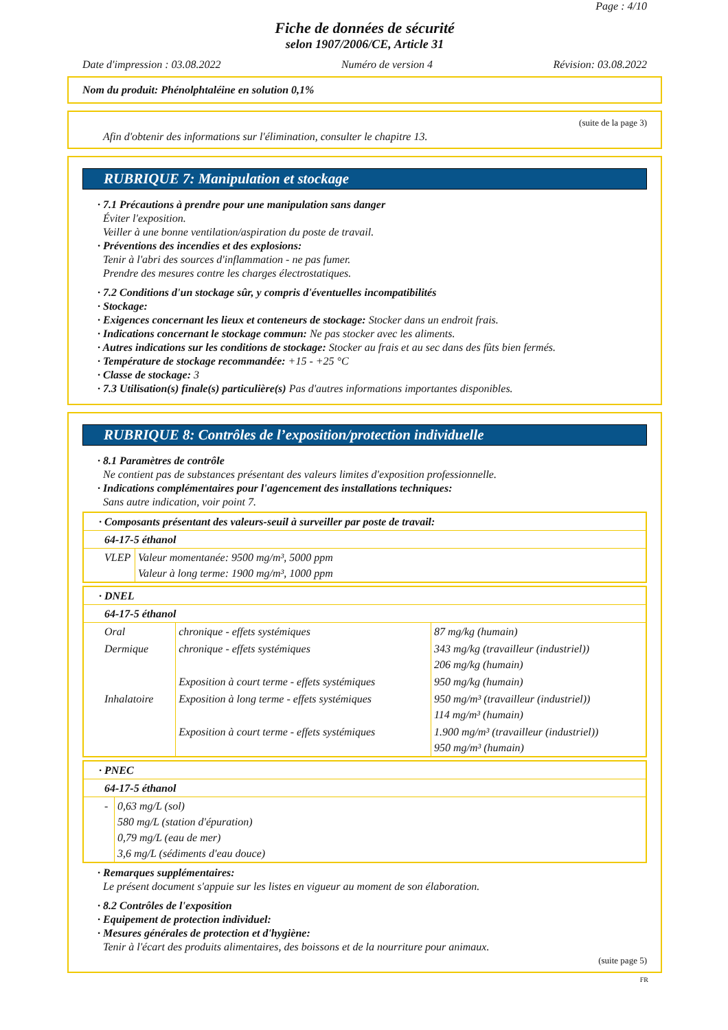Page : 4/10
Fiche de données de sécurité
selon 1907/2006/CE, Article 31
Date d'impression : 03.08.2022 Numéro de version 4 Révision: 03.08.2022
Nom du produit: Phénolphtaléine en solution 0,1%
(suite de la page 3)
Afin d'obtenir des informations sur l'élimination, consulter le chapitre 13.
RUBRIQUE 7: Manipulation et stockage
· 7.1 Précautions à prendre pour une manipulation sans danger
Éviter l'exposition.
Veiller à une bonne ventilation/aspiration du poste de travail.
· Préventions des incendies et des explosions:
Tenir à l'abri des sources d'inflammation - ne pas fumer.
Prendre des mesures contre les charges électrostatiques.
· 7.2 Conditions d'un stockage sûr, y compris d'éventuelles incompatibilités
· Stockage:
· Exigences concernant les lieux et conteneurs de stockage: Stocker dans un endroit frais.
· Indications concernant le stockage commun: Ne pas stocker avec les aliments.
· Autres indications sur les conditions de stockage: Stocker au frais et au sec dans des fûts bien fermés.
· Température de stockage recommandée: +15 - +25 °C
· Classe de stockage: 3
· 7.3 Utilisation(s) finale(s) particulière(s) Pas d'autres informations importantes disponibles.
RUBRIQUE 8: Contrôles de l’exposition/protection individuelle
· 8.1 Paramètres de contrôle
Ne contient pas de substances présentant des valeurs limites d'exposition professionnelle.
· Indications complémentaires pour l'agencement des installations techniques:
Sans autre indication, voir point 7.
| · Composants présentant des valeurs-seuil à surveiller par poste de travail: | |
| 64-17-5 éthanol | |
| VLEP | Valeur momentanée: 9500 mg/m³, 5000 ppm Valeur à long terme: 1900 mg/m³, 1000 ppm |
| · DNEL | | |
| 64-17-5 éthanol | | |
| Oral | chronique - effets systémiques | 87 mg/kg (humain) |
| Dermique | chronique - effets systémiques | 343 mg/kg (travailleur (industriel)) 206 mg/kg (humain) |
| | Exposition à court terme - effets systémiques | 950 mg/kg (humain) |
| Inhalatoire | Exposition à long terme - effets systémiques | 950 mg/m³ (travailleur (industriel)) 114 mg/m³ (humain) |
| | Exposition à court terme - effets systémiques | 1.900 mg/m³ (travailleur (industriel)) 950 mg/m³ (humain) |
| · PNEC | |
| 64-17-5 éthanol | |
| - | 0,63 mg/L (sol) 580 mg/L (station d'épuration) 0,79 mg/L (eau de mer) 3,6 mg/L (sédiments d'eau douce) |
· Remarques supplémentaires:
Le présent document s'appuie sur les listes en vigueur au moment de son élaboration.
· 8.2 Contrôles de l'exposition
· Equipement de protection individuel:
· Mesures générales de protection et d'hygiène:
Tenir à l'écart des produits alimentaires, des boissons et de la nourriture pour animaux.
(suite page 5)
FR